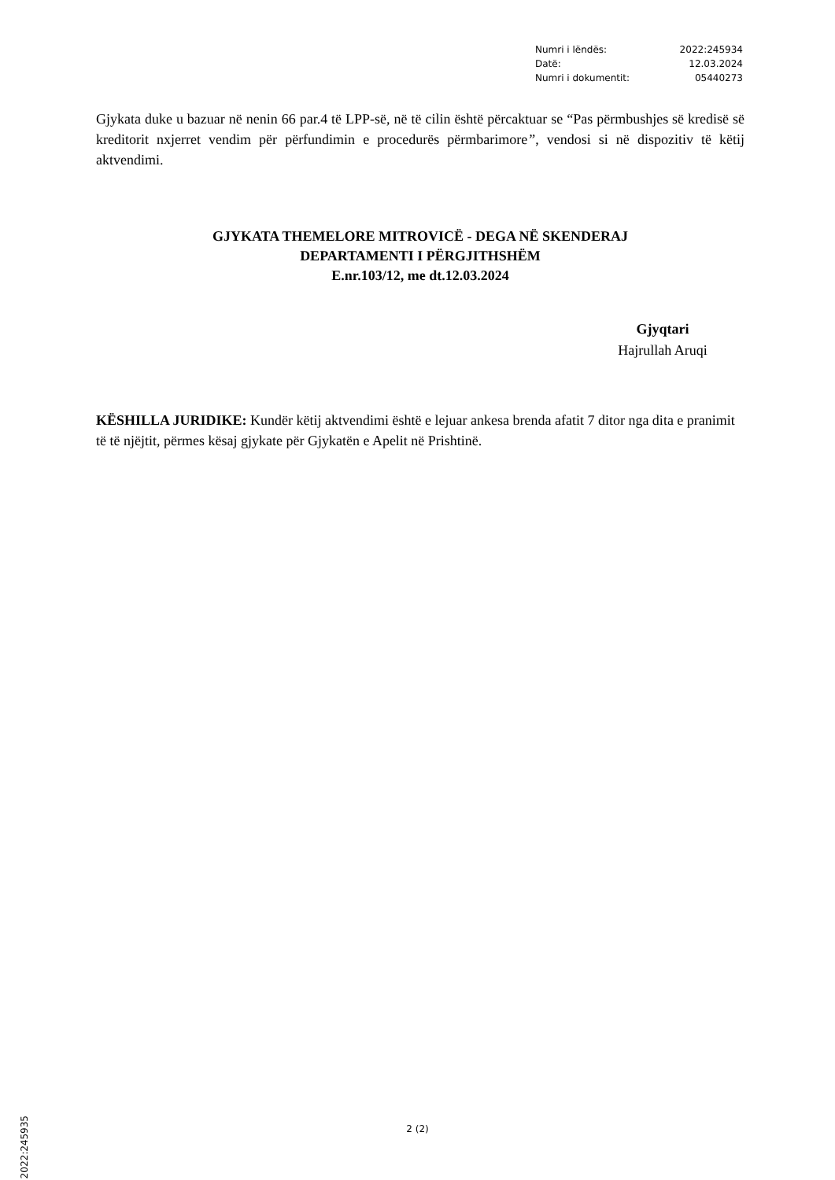Numri i lëndës: 2022:245934
Datë: 12.03.2024
Numri i dokumentit: 05440273
Gjykata duke u bazuar në nenin 66 par.4 të LPP-së, në të cilin është përcaktuar se “Pas përmbushjes së kredisë së kreditorit nxjerret vendim për përfundimin e procedurës përmbarimore”, vendosi si në dispozitiv të këtij aktvendimi.
GJYKATA THEMELORE MITROVICË - DEGA NË SKENDERAJ
DEPARTAMENTI I PËRGJITHSHËM
E.nr.103/12, me dt.12.03.2024
Gjyqtari
Hajrullah Aruqi
KËSHILLA JURIDIKE: Kundër këtij aktvendimi është e lejuar ankesa brenda afatit 7 ditor nga dita e pranimit të të njëjtit, përmes kësaj gjykate për Gjykatën e Apelit në Prishtinë.
2 (2)
2022:245935